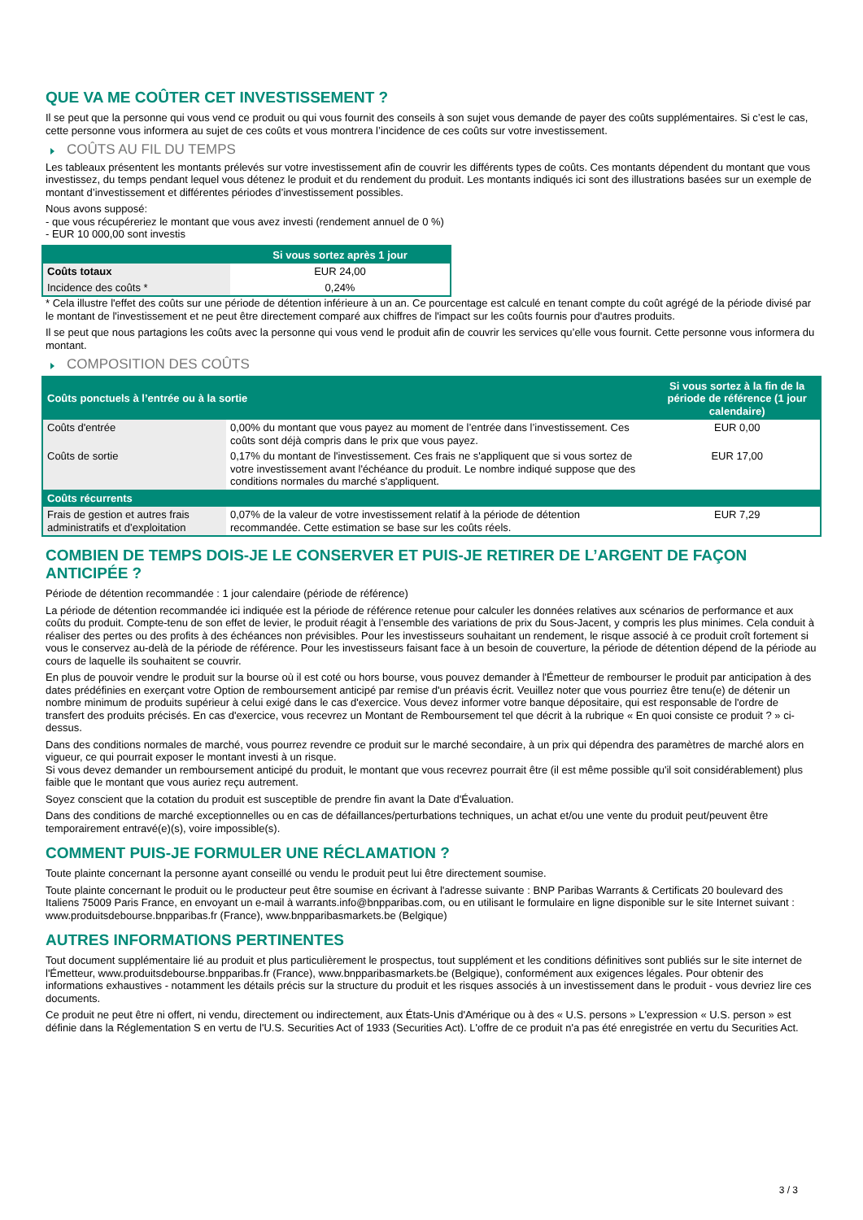QUE VA ME COÛTER CET INVESTISSEMENT ?
Il se peut que la personne qui vous vend ce produit ou qui vous fournit des conseils à son sujet vous demande de payer des coûts supplémentaires. Si c’est le cas, cette personne vous informera au sujet de ces coûts et vous montrera l’incidence de ces coûts sur votre investissement.
COÛTS AU FIL DU TEMPS
Les tableaux présentent les montants prélevés sur votre investissement afin de couvrir les différents types de coûts. Ces montants dépendent du montant que vous investissez, du temps pendant lequel vous détenez le produit et du rendement du produit. Les montants indiqués ici sont des illustrations basées sur un exemple de montant d’investissement et différentes périodes d’investissement possibles.
Nous avons supposé:
- que vous récupéreriez le montant que vous avez investi (rendement annuel de 0 %)
- EUR 10 000,00 sont investis
| | Si vous sortez après 1 jour |
| --- | --- |
| Coûts totaux | EUR 24,00 |
| Incidence des coûts * | 0,24% |
* Cela illustre l'effet des coûts sur une période de détention inférieure à un an. Ce pourcentage est calculé en tenant compte du coût agrégé de la période divisé par le montant de l'investissement et ne peut être directement comparé aux chiffres de l'impact sur les coûts fournis pour d'autres produits.
Il se peut que nous partagions les coûts avec la personne qui vous vend le produit afin de couvrir les services qu’elle vous fournit. Cette personne vous informera du montant.
COMPOSITION DES COÛTS
| Coûts ponctuels à l’entrée ou à la sortie | | Si vous sortez à la fin de la période de référence (1 jour calendaire) |
| --- | --- | --- |
| Coûts d'entrée | 0,00% du montant que vous payez au moment de l’entrée dans l’investissement. Ces coûts sont déjà compris dans le prix que vous payez. | EUR 0,00 |
| Coûts de sortie | 0,17% du montant de l'investissement. Ces frais ne s'appliquent que si vous sortez de votre investissement avant l'échéance du produit. Le nombre indiqué suppose que des conditions normales du marché s'appliquent. | EUR 17,00 |
| Coûts récurrents | | |
| Frais de gestion et autres frais administratifs et d’exploitation | 0,07% de la valeur de votre investissement relatif à la période de détention recommandée. Cette estimation se base sur les coûts réels. | EUR 7,29 |
COMBIEN DE TEMPS DOIS-JE LE CONSERVER ET PUIS-JE RETIRER DE L’ARGENT DE FAÇON ANTICIPÉE ?
Période de détention recommandée : 1 jour calendaire (période de référence)
La période de détention recommandée ici indiquée est la période de référence retenue pour calculer les données relatives aux scénarios de performance et aux coûts du produit. Compte-tenu de son effet de levier, le produit réagit à l’ensemble des variations de prix du Sous-Jacent, y compris les plus minimes. Cela conduit à réaliser des pertes ou des profits à des échéances non prévisibles. Pour les investisseurs souhaitant un rendement, le risque associé à ce produit croît fortement si vous le conservez au-delà de la période de référence. Pour les investisseurs faisant face à un besoin de couverture, la période de détention dépend de la période au cours de laquelle ils souhaitent se couvrir.
En plus de pouvoir vendre le produit sur la bourse où il est coté ou hors bourse, vous pouvez demander à l'Émetteur de rembourser le produit par anticipation à des dates prédéfinies en exerçant votre Option de remboursement anticipé par remise d'un préavis écrit. Veuillez noter que vous pourriez être tenu(e) de détenir un nombre minimum de produits supérieur à celui exigé dans le cas d'exercice. Vous devez informer votre banque dépositaire, qui est responsable de l'ordre de transfert des produits précisés. En cas d'exercice, vous recevrez un Montant de Remboursement tel que décrit à la rubrique « En quoi consiste ce produit ? » ci-dessus.
Dans des conditions normales de marché, vous pourrez revendre ce produit sur le marché secondaire, à un prix qui dépendra des paramètres de marché alors en vigueur, ce qui pourrait exposer le montant investi à un risque.
Si vous devez demander un remboursement anticipé du produit, le montant que vous recevrez pourrait être (il est même possible qu'il soit considérablement) plus faible que le montant que vous auriez reçu autrement.
Soyez conscient que la cotation du produit est susceptible de prendre fin avant la Date d'Évaluation.
Dans des conditions de marché exceptionnelles ou en cas de défaillances/perturbations techniques, un achat et/ou une vente du produit peut/peuvent être temporairement entravé(e)(s), voire impossible(s).
COMMENT PUIS-JE FORMULER UNE RÉCLAMATION ?
Toute plainte concernant la personne ayant conseillé ou vendu le produit peut lui être directement soumise.
Toute plainte concernant le produit ou le producteur peut être soumise en écrivant à l'adresse suivante : BNP Paribas Warrants & Certificats 20 boulevard des Italiens 75009 Paris France, en envoyant un e-mail à warrants.info@bnpparibas.com, ou en utilisant le formulaire en ligne disponible sur le site Internet suivant : www.produitsdebourse.bnpparibas.fr (France), www.bnpparibasmarkets.be (Belgique)
AUTRES INFORMATIONS PERTINENTES
Tout document supplémentaire lié au produit et plus particulièrement le prospectus, tout supplément et les conditions définitives sont publiés sur le site internet de l'Émetteur, www.produitsdebourse.bnpparibas.fr (France), www.bnpparibasmarkets.be (Belgique), conformément aux exigences légales. Pour obtenir des informations exhaustives - notamment les détails précis sur la structure du produit et les risques associés à un investissement dans le produit - vous devriez lire ces documents.
Ce produit ne peut être ni offert, ni vendu, directement ou indirectement, aux États-Unis d'Amérique ou à des « U.S. persons » L'expression « U.S. person » est définie dans la Réglementation S en vertu de l'U.S. Securities Act of 1933 (Securities Act). L'offre de ce produit n'a pas été enregistrée en vertu du Securities Act.
3 / 3